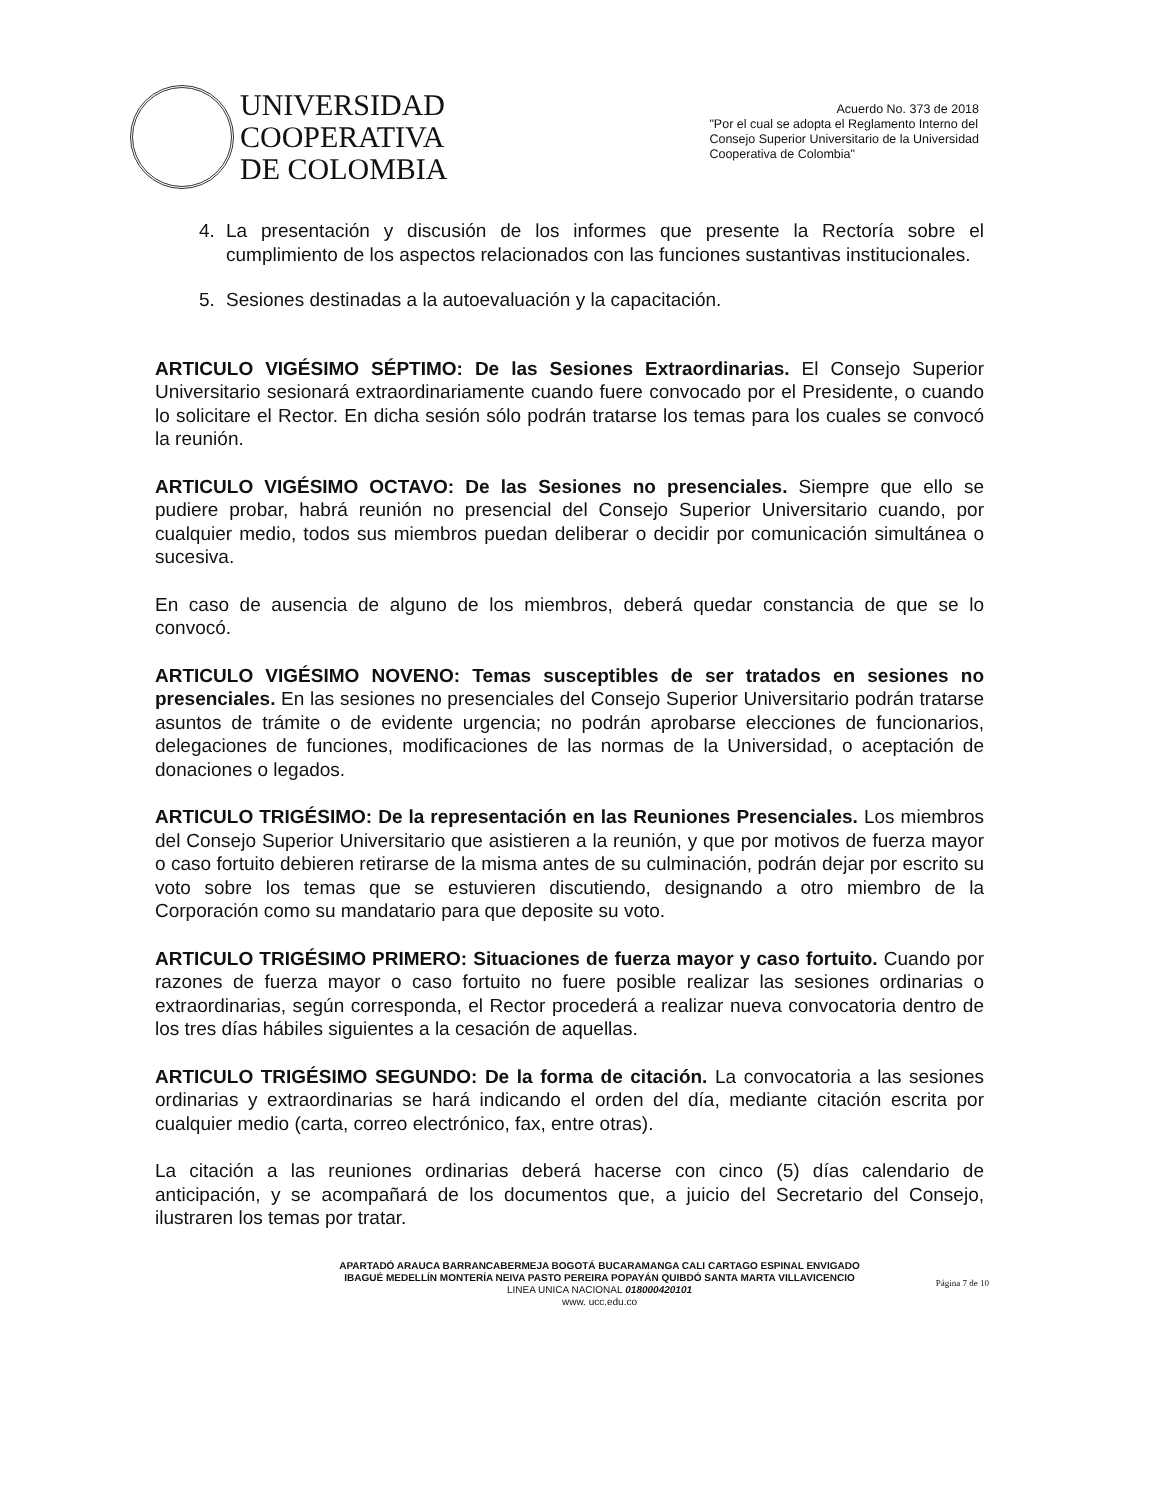UNIVERSIDAD
COOPERATIVA
DE COLOMBIA
Acuerdo No. 373 de 2018
"Por el cual se adopta el Reglamento Interno del
Consejo Superior Universitario de la Universidad
Cooperativa de Colombia"
4. La presentación y discusión de los informes que presente la Rectoría sobre el cumplimiento de los aspectos relacionados con las funciones sustantivas institucionales.
5. Sesiones destinadas a la autoevaluación y la capacitación.
ARTICULO VIGÉSIMO SÉPTIMO: De las Sesiones Extraordinarias. El Consejo Superior Universitario sesionará extraordinariamente cuando fuere convocado por el Presidente, o cuando lo solicitare el Rector. En dicha sesión sólo podrán tratarse los temas para los cuales se convocó la reunión.
ARTICULO VIGÉSIMO OCTAVO: De las Sesiones no presenciales. Siempre que ello se pudiere probar, habrá reunión no presencial del Consejo Superior Universitario cuando, por cualquier medio, todos sus miembros puedan deliberar o decidir por comunicación simultánea o sucesiva.
En caso de ausencia de alguno de los miembros, deberá quedar constancia de que se lo convocó.
ARTICULO VIGÉSIMO NOVENO: Temas susceptibles de ser tratados en sesiones no presenciales. En las sesiones no presenciales del Consejo Superior Universitario podrán tratarse asuntos de trámite o de evidente urgencia; no podrán aprobarse elecciones de funcionarios, delegaciones de funciones, modificaciones de las normas de la Universidad, o aceptación de donaciones o legados.
ARTICULO TRIGÉSIMO: De la representación en las Reuniones Presenciales. Los miembros del Consejo Superior Universitario que asistieren a la reunión, y que por motivos de fuerza mayor o caso fortuito debieren retirarse de la misma antes de su culminación, podrán dejar por escrito su voto sobre los temas que se estuvieren discutiendo, designando a otro miembro de la Corporación como su mandatario para que deposite su voto.
ARTICULO TRIGÉSIMO PRIMERO: Situaciones de fuerza mayor y caso fortuito. Cuando por razones de fuerza mayor o caso fortuito no fuere posible realizar las sesiones ordinarias o extraordinarias, según corresponda, el Rector procederá a realizar nueva convocatoria dentro de los tres días hábiles siguientes a la cesación de aquellas.
ARTICULO TRIGÉSIMO SEGUNDO: De la forma de citación. La convocatoria a las sesiones ordinarias y extraordinarias se hará indicando el orden del día, mediante citación escrita por cualquier medio (carta, correo electrónico, fax, entre otras).
La citación a las reuniones ordinarias deberá hacerse con cinco (5) días calendario de anticipación, y se acompañará de los documentos que, a juicio del Secretario del Consejo, ilustraren los temas por tratar.
APARTADÓ ARAUCA BARRANCABERMEJA BOGOTÁ BUCARAMANGA CALI CARTAGO ESPINAL ENVIGADO
IBAGUÉ MEDELLÍN MONTERÍA NEIVA PASTO PEREIRA POPAYÁN QUIBDÓ SANTA MARTA VILLAVICENCIO
LINEA UNICA NACIONAL 018000420101
www. ucc.edu.co
Página 7 de 10